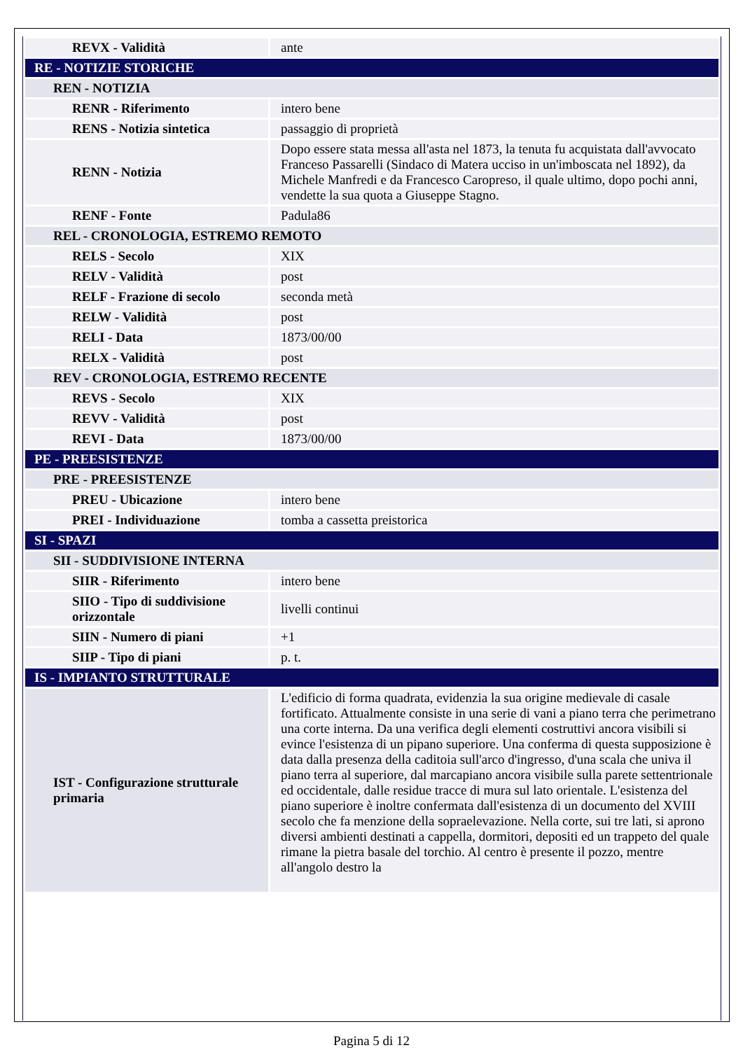| REVX - Validità | ante |
| RE - NOTIZIE STORICHE | |
| REN - NOTIZIA | |
| RENR - Riferimento | intero bene |
| RENS - Notizia sintetica | passaggio di proprietà |
| RENN - Notizia | Dopo essere stata messa all'asta nel 1873, la tenuta fu acquistata dall'avvocato Franceso Passarelli (Sindaco di Matera ucciso in un'imboscata nel 1892), da Michele Manfredi e da Francesco Caropreso, il quale ultimo, dopo pochi anni, vendette la sua quota a Giuseppe Stagno. |
| RENF - Fonte | Padula86 |
| REL - CRONOLOGIA, ESTREMO REMOTO | |
| RELS - Secolo | XIX |
| RELV - Validità | post |
| RELF - Frazione di secolo | seconda metà |
| RELW - Validità | post |
| RELI - Data | 1873/00/00 |
| RELX - Validità | post |
| REV - CRONOLOGIA, ESTREMO RECENTE | |
| REVS - Secolo | XIX |
| REVV - Validità | post |
| REVI - Data | 1873/00/00 |
| PE - PREESISTENZE | |
| PRE - PREESISTENZE | |
| PREU - Ubicazione | intero bene |
| PREI - Individuazione | tomba a cassetta preistorica |
| SI - SPAZI | |
| SII - SUDDIVISIONE INTERNA | |
| SIIR - Riferimento | intero bene |
| SIIO - Tipo di suddivisione orizzontale | livelli continui |
| SIIN - Numero di piani | +1 |
| SIIP - Tipo di piani | p. t. |
| IS - IMPIANTO STRUTTURALE | |
| IST - Configurazione strutturale primaria | L'edificio di forma quadrata, evidenzia la sua origine medievale di casale fortificato. Attualmente consiste in una serie di vani a piano terra che perimetrano una corte interna. Da una verifica degli elementi costruttivi ancora visibili si evince l'esistenza di un pipano superiore. Una conferma di questa supposizione è data dalla presenza della caditoia sull'arco d'ingresso, d'una scala che univa il piano terra al superiore, dal marcapiano ancora visibile sulla parete settentrionale ed occidentale, dalle residue tracce di mura sul lato orientale. L'esistenza del piano superiore è inoltre confermata dall'esistenza di un documento del XVIII secolo che fa menzione della sopraelevazione. Nella corte, sui tre lati, si aprono diversi ambienti destinati a cappella, dormitori, depositi ed un trappeto del quale rimane la pietra basale del torchio. Al centro è presente il pozzo, mentre all'angolo destro la |
Pagina 5 di 12